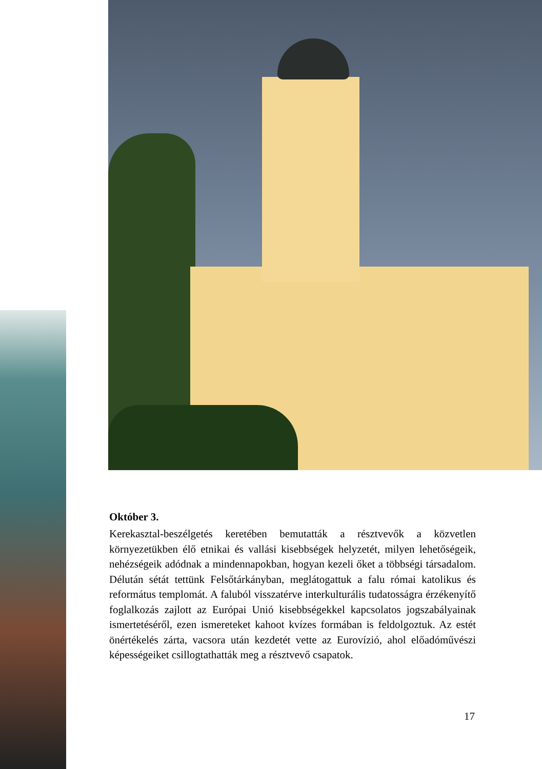Október 3.
Kerekasztal-beszélgetés keretében bemutatták a résztvevők a közvetlen környezetükben élő etnikai és vallási kisebbségek helyzetét, milyen lehetőségeik, nehézségeik adódnak a mindennapokban, hogyan kezeli őket a többségi társadalom. Délután sétát tettünk Felsőtárkányban, meglátogattuk a falu római katolikus és református templomát. A faluból visszatérve interkulturális tudatosságra érzékenyítő foglalkozás zajlott az Európai Unió kisebbségekkel kapcsolatos jogszabályainak ismertetéséről, ezen ismereteket kahoot kvízes formában is feldolgoztuk. Az estét önértékelés zárta, vacsora után kezdetét vette az Eurovízió, ahol előadóművészi képességeiket csillogtathatták meg a résztvevő csapatok.
17